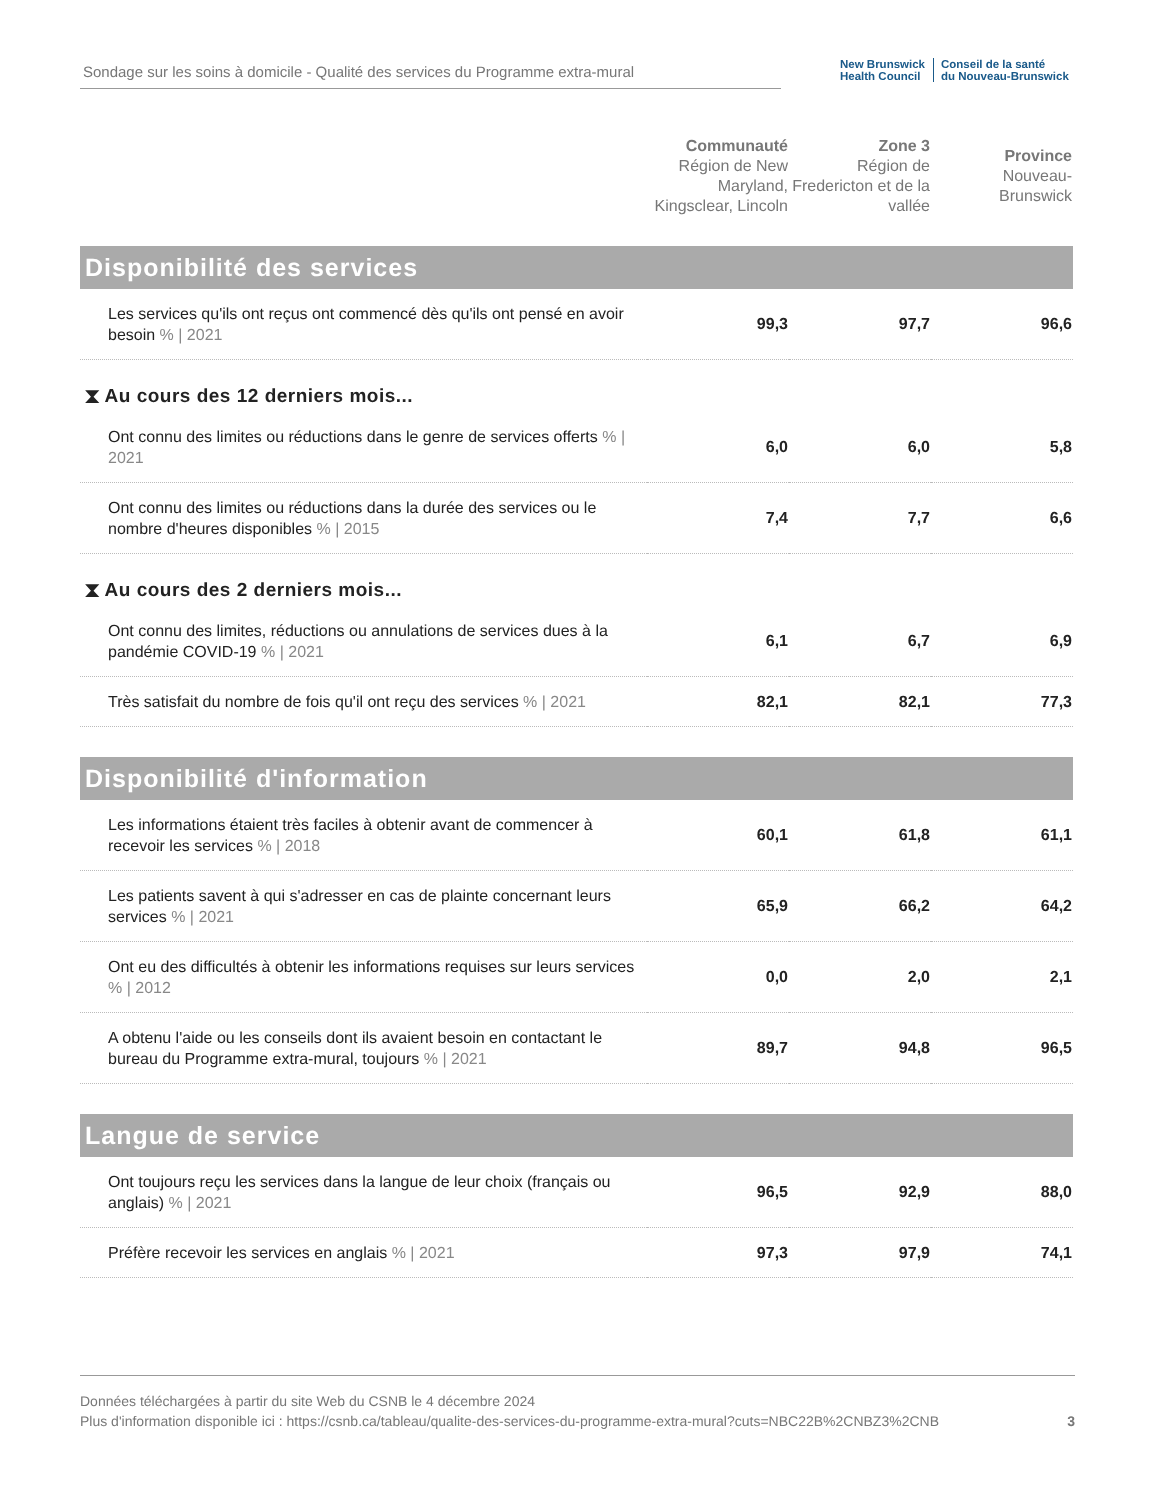Sondage sur les soins à domicile - Qualité des services du Programme extra-mural
New Brunswick
Health Council
Conseil de la santé
du Nouveau-Brunswick
| | Communauté Région de New Maryland, Kingsclear, Lincoln | Zone 3 Région de Fredericton et de la vallée | Province Nouveau-Brunswick |
| --- | --- | --- | --- |
| Disponibilité des services | | | |
| Les services qu'ils ont reçus ont commencé dès qu'ils ont pensé en avoir besoin % / 2021 | 99,3 | 97,7 | 96,6 |
| ⧗ Au cours des 12 derniers mois... | | | |
| Ont connu des limites ou réductions dans le genre de services offerts % / 2021 | 6,0 | 6,0 | 5,8 |
| Ont connu des limites ou réductions dans la durée des services ou le nombre d'heures disponibles % / 2015 | 7,4 | 7,7 | 6,6 |
| ⧗ Au cours des 2 derniers mois... | | | |
| Ont connu des limites, réductions ou annulations de services dues à la pandémie COVID-19 % / 2021 | 6,1 | 6,7 | 6,9 |
| Très satisfait du nombre de fois qu'il ont reçu des services % / 2021 | 82,1 | 82,1 | 77,3 |
| Disponibilité d'information | | | |
| Les informations étaient très faciles à obtenir avant de commencer à recevoir les services % / 2018 | 60,1 | 61,8 | 61,1 |
| Les patients savent à qui s'adresser en cas de plainte concernant leurs services % / 2021 | 65,9 | 66,2 | 64,2 |
| Ont eu des difficultés à obtenir les informations requises sur leurs services % / 2012 | 0,0 | 2,0 | 2,1 |
| A obtenu l'aide ou les conseils dont ils avaient besoin en contactant le bureau du Programme extra-mural, toujours % / 2021 | 89,7 | 94,8 | 96,5 |
| Langue de service | | | |
| Ont toujours reçu les services dans la langue de leur choix (français ou anglais) % / 2021 | 96,5 | 92,9 | 88,0 |
| Préfère recevoir les services en anglais % / 2021 | 97,3 | 97,9 | 74,1 |
Données téléchargées à partir du site Web du CSNB le 4 décembre 2024
Plus d'information disponible ici : https://csnb.ca/tableau/qualite-des-services-du-programme-extra-mural?cuts=NBC22B%2CNBZ3%2CNB
3